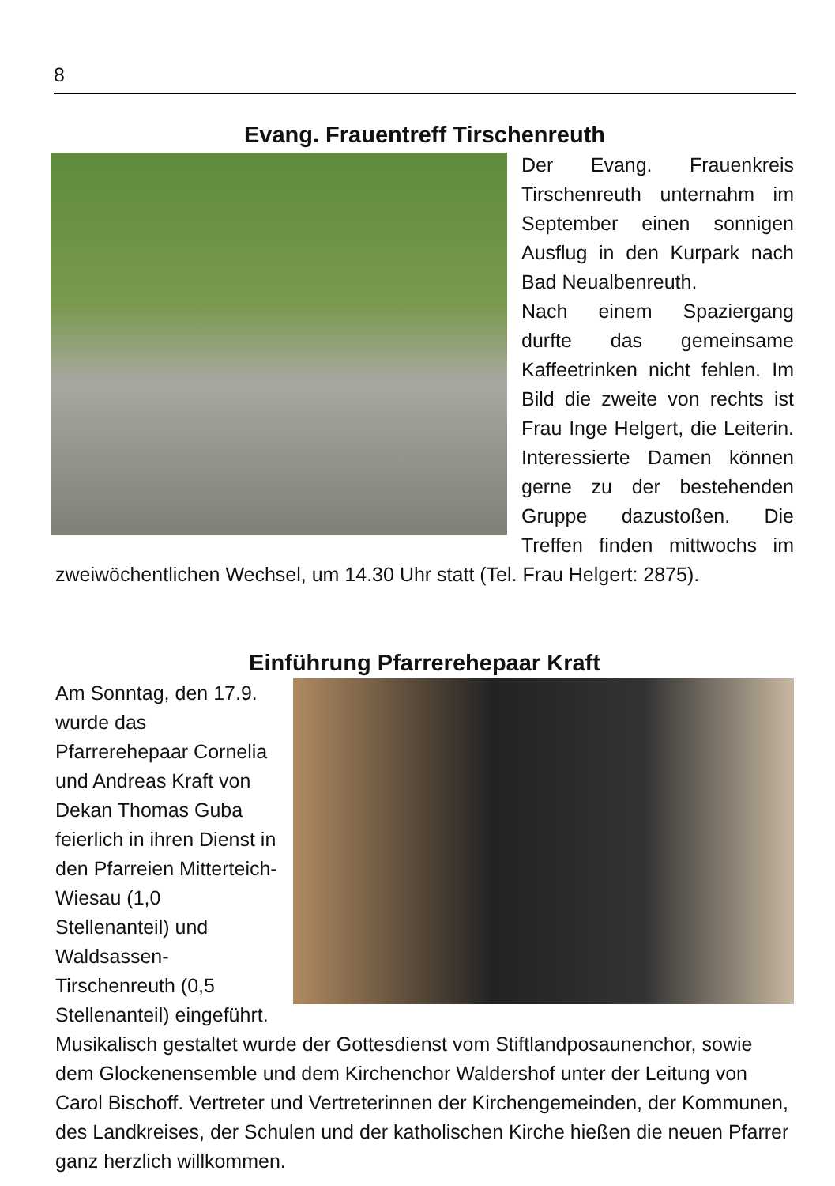8
Evang. Frauentreff Tirschenreuth
Der Evang. Frauenkreis Tirschenreuth unternahm im September einen sonnigen Ausflug in den Kurpark nach Bad Neualbenreuth.
Nach einem Spaziergang durfte das gemeinsame Kaffeetrinken nicht fehlen. Im Bild die zweite von rechts ist Frau Inge Helgert, die Leiterin. Interessierte Damen können gerne zu der bestehenden Gruppe dazustoßen. Die Treffen finden mittwochs im zweiwöchentlichen Wechsel, um 14.30 Uhr statt (Tel. Frau Helgert: 2875).
Einführung Pfarrerehepaar Kraft
Am Sonntag, den 17.9. wurde das Pfarrerehepaar Cornelia und Andreas Kraft von Dekan Thomas Guba feierlich in ihren Dienst in den Pfarreien Mitterteich-Wiesau (1,0 Stellenanteil) und Waldsassen-Tirschenreuth (0,5 Stellenanteil) eingeführt.
Musikalisch gestaltet wurde der Gottesdienst vom Stiftlandposaunenchor, sowie dem Glockenensemble und dem Kirchenchor Waldershof unter der Leitung von Carol Bischoff. Vertreter und Vertreterinnen der Kirchengemeinden, der Kommunen, des Landkreises, der Schulen und der katholischen Kirche hießen die neuen Pfarrer ganz herzlich willkommen.